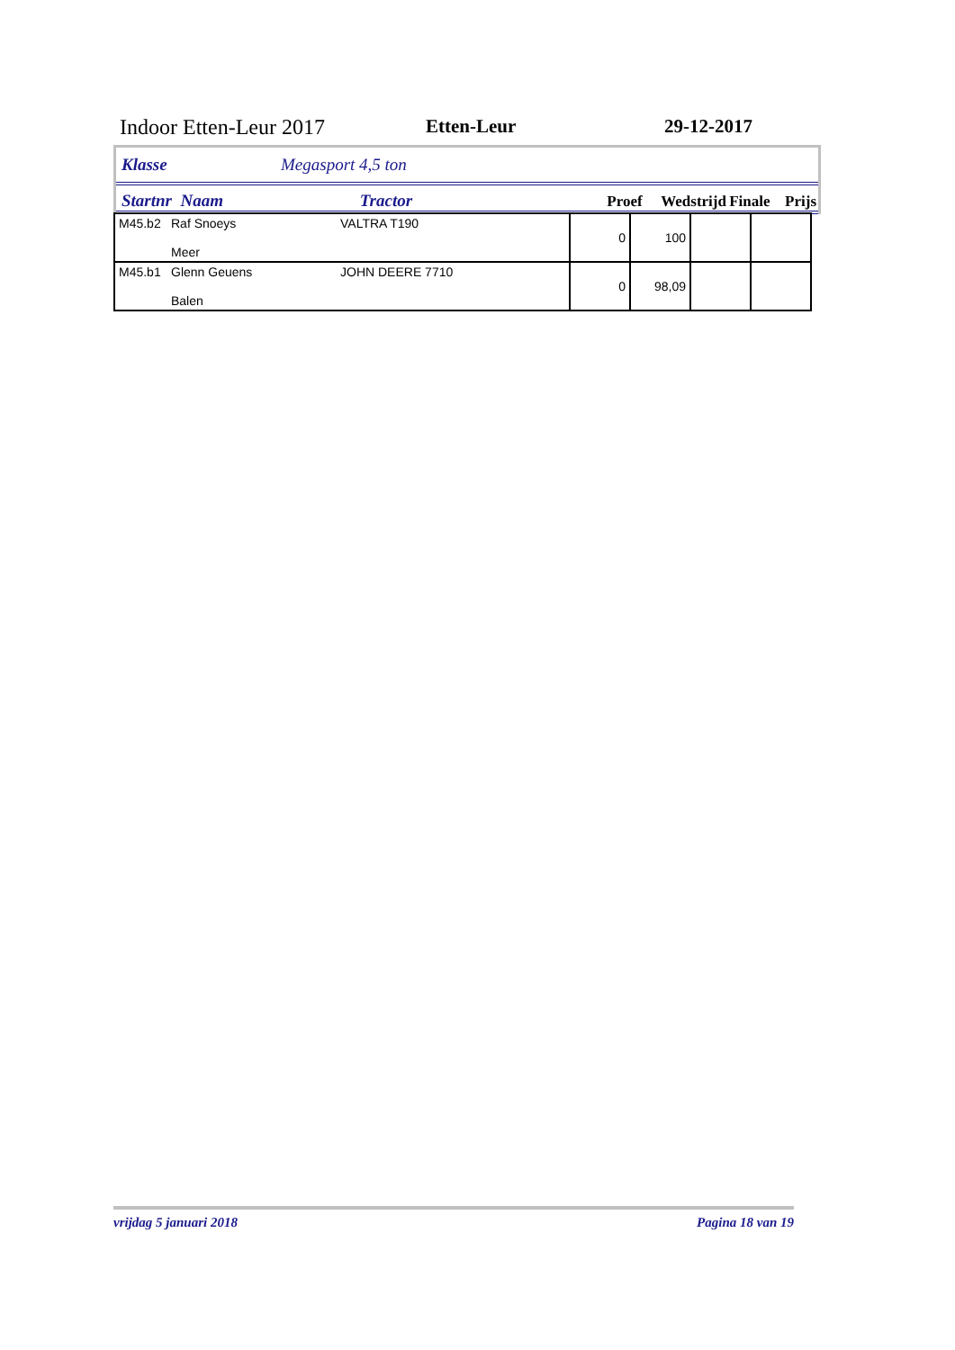Indoor Etten-Leur 2017 Etten-Leur 29-12-2017
Klasse Megasport 4,5 ton
Startnr Naam Tractor Proef Wedstrijd Finale Prijs
| M45.b2 | Raf Snoeys Meer | VALTRA T190 | 0 | 100 | | |
| M45.b1 | Glenn Geuens Balen | JOHN DEERE 7710 | 0 | 98,09 | | |
vrijdag 5 januari 2018 Pagina 18 van 19